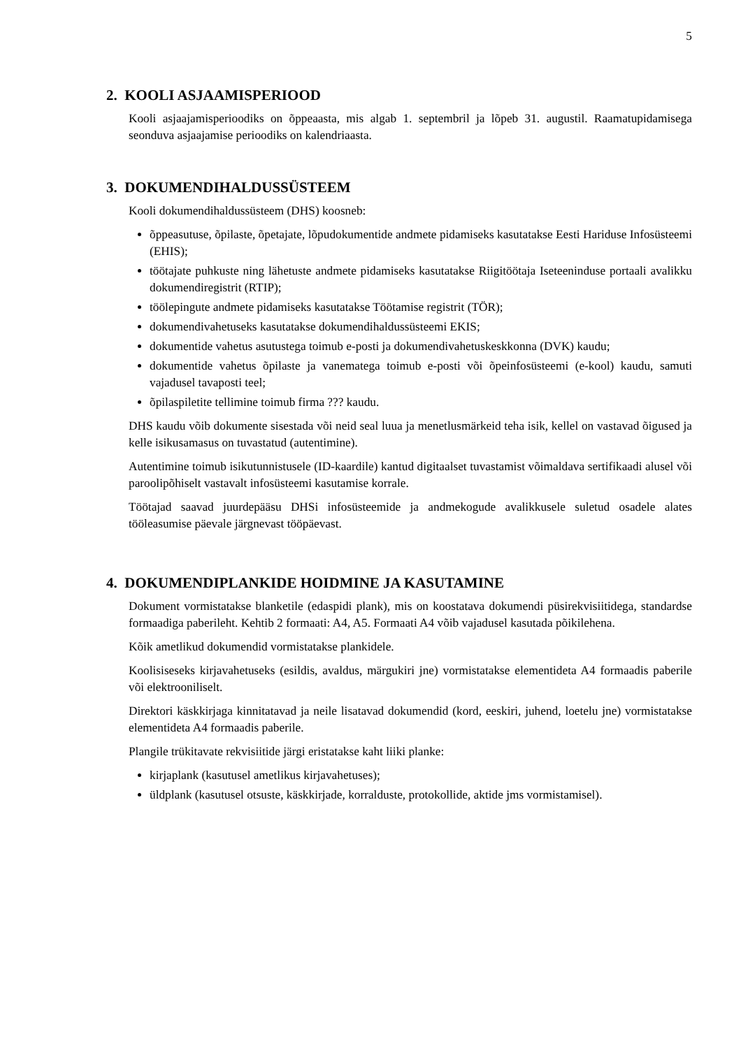5
2. KOOLI ASJAAMISPERIOOD
Kooli asjaajamisperioodiks on õppeaasta, mis algab 1. septembril ja lõpeb 31. augustil. Raamatupidamisega seonduva asjaajamise perioodiks on kalendriaasta.
3. DOKUMENDIHALDUSSÜSTEEM
Kooli dokumendihaldussüsteem (DHS) koosneb:
õppeasutuse, õpilaste, õpetajate, lõpudokumentide andmete pidamiseks kasutatakse Eesti Hariduse Infosüsteemi (EHIS);
töötajate puhkuste ning lähetuste andmete pidamiseks kasutatakse Riigitöötaja Iseteeninduse portaali avalikku dokumendiregistrit (RTIP);
töölepingute andmete pidamiseks kasutatakse Töötamise registrit (TÖR);
dokumendivahetuseks kasutatakse dokumendihaldussüsteemi EKIS;
dokumentide vahetus asutustega toimub e-posti ja dokumendivahetuskeskkonna (DVK) kaudu;
dokumentide vahetus õpilaste ja vanematega toimub e-posti või õpeinfosüsteemi (e-kool) kaudu, samuti vajadusel tavaposti teel;
õpilaspiletite tellimine toimub firma ??? kaudu.
DHS kaudu võib dokumente sisestada või neid seal luua ja menetlusmärkeid teha isik, kellel on vastavad õigused ja kelle isikusamasus on tuvastatud (autentimine).
Autentimine toimub isikutunnistusele (ID-kaardile) kantud digitaalset tuvastamist võimaldava sertifikaadi alusel või paroolipõhiselt vastavalt infosüsteemi kasutamise korrale.
Töötajad saavad juurdepääsu DHSi infosüsteemide ja andmekogude avalikkusele suletud osadele alates tööleasumise päevale järgnevast tööpäevast.
4. DOKUMENDIPLANKIDE HOIDMINE JA KASUTAMINE
Dokument vormistatakse blanketile (edaspidi plank), mis on koostatava dokumendi püsirekvisiitidega, standardse formaadiga paberileht. Kehtib 2 formaati: A4, A5. Formaati A4 võib vajadusel kasutada põikilehena.
Kõik ametlikud dokumendid vormistatakse plankidele.
Koolisiseseks kirjavahetuseks (esildis, avaldus, märgukiri jne) vormistatakse elementideta A4 formaadis paberile või elektrooniliselt.
Direktori käskkirjaga kinnitatavad ja neile lisatavad dokumendid (kord, eeskiri, juhend, loetelu jne) vormistatakse elementideta A4 formaadis paberile.
Plangile trükitavate rekvisiitide järgi eristatakse kaht liiki planke:
kirjaplank (kasutusel ametlikus kirjavahetuses);
üldplank (kasutusel otsuste, käskkirjade, korralduste, protokollide, aktide jms vormistamisel).